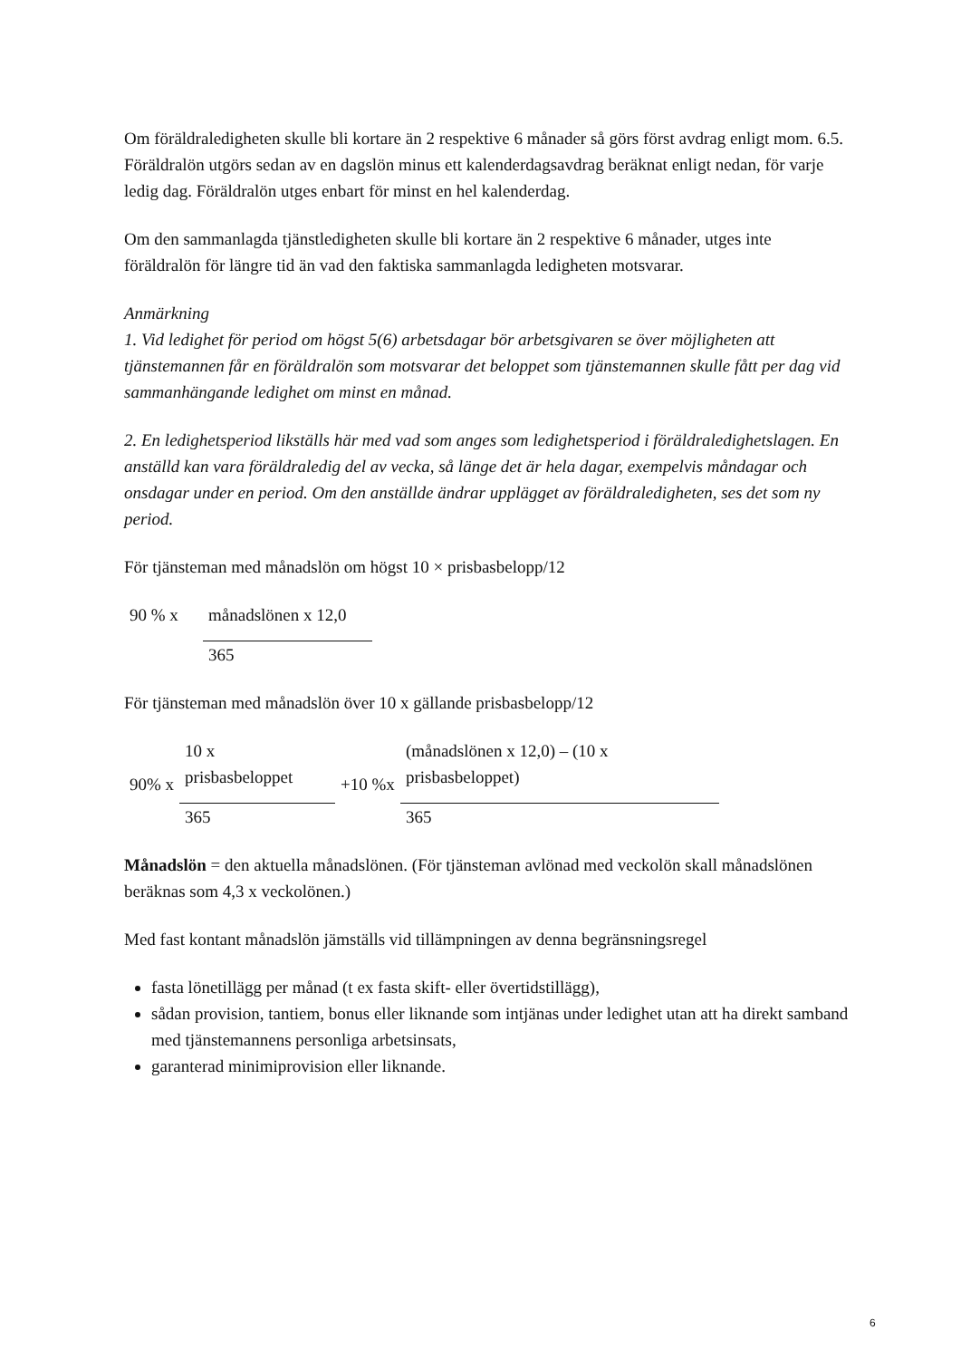Om föräldraledigheten skulle bli kortare än 2 respektive 6 månader så görs först avdrag enligt mom. 6.5. Föräldralön utgörs sedan av en dagslön minus ett kalenderdagsavdrag beräknat enligt nedan, för varje ledig dag. Föräldralön utges enbart för minst en hel kalenderdag.
Om den sammanlagda tjänstledigheten skulle bli kortare än 2 respektive 6 månader, utges inte föräldralön för längre tid än vad den faktiska sammanlagda ledigheten motsvarar.
Anmärkning
1. Vid ledighet för period om högst 5(6) arbetsdagar bör arbetsgivaren se över möjligheten att tjänstemannen får en föräldralön som motsvarar det beloppet som tjänstemannen skulle fått per dag vid sammanhängande ledighet om minst en månad.
2. En ledighetsperiod likställs här med vad som anges som ledighetsperiod i föräldraledighetslagen. En anställd kan vara föräldraledig del av vecka, så länge det är hela dagar, exempelvis måndagar och onsdagar under en period. Om den anställde ändrar upplägget av föräldraledigheten, ses det som ny period.
För tjänsteman med månadslön om högst 10 × prisbasbelopp/12
| 90 % x | månadslönen x 12,0 |
| | 365 |
För tjänsteman med månadslön över 10 x gällande prisbasbelopp/12
| 90% x | 10 x prisbasbeloppet | +10 %x | (månadslönen x 12,0) – (10 x prisbasbeloppet) |
| | 365 | | 365 |
Månadslön = den aktuella månadslönen. (För tjänsteman avlönad med veckolön skall månadslönen beräknas som 4,3 x veckolönen.)
Med fast kontant månadslön jämställs vid tillämpningen av denna begränsningsregel
fasta lönetillägg per månad (t ex fasta skift- eller övertidstillägg),
sådan provision, tantiem, bonus eller liknande som intjänas under ledighet utan att ha direkt samband med tjänstemannens personliga arbetsinsats,
garanterad minimiprovision eller liknande.
6